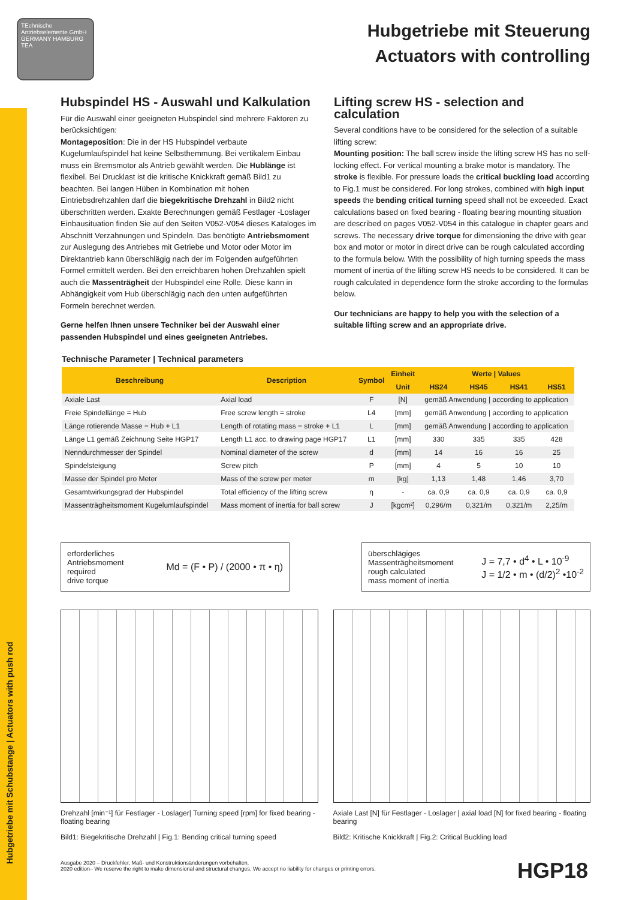Hubgetriebe mit Schubstange | Actuators with push rod
TEchnische Antriebselemente GmbH GERMANY HAMBURG TEA
Hubgetriebe mit Steuerung
Actuators with controlling
Hubspindel HS - Auswahl und Kalkulation
Für die Auswahl einer geeigneten Hubspindel sind mehrere Faktoren zu berücksichtigen:
Montageposition: Die in der HS Hubspindel verbaute Kugelumlaufspindel hat keine Selbsthemmung. Bei vertikalem Einbau muss ein Bremsmotor als Antrieb gewählt werden. Die Hublänge ist flexibel. Bei Drucklast ist die kritische Knickkraft gemäß Bild1 zu beachten. Bei langen Hüben in Kombination mit hohen Eintriebsdrehzahlen darf die biegekritische Drehzahl in Bild2 nicht überschritten werden. Exakte Berechnungen gemäß Festlager -Loslager Einbausituation finden Sie auf den Seiten V052-V054 dieses Kataloges im Abschnitt Verzahnungen und Spindeln. Das benötigte Antriebsmoment zur Auslegung des Antriebes mit Getriebe und Motor oder Motor im Direktantrieb kann überschlägig nach der im Folgenden aufgeführten Formel ermittelt werden. Bei den erreichbaren hohen Drehzahlen spielt auch die Massenträgheit der Hubspindel eine Rolle. Diese kann in Abhängigkeit vom Hub überschlägig nach den unten aufgeführten Formeln berechnet werden.
Gerne helfen Ihnen unsere Techniker bei der Auswahl einer passenden Hubspindel und eines geeigneten Antriebes.
Lifting screw HS - selection and calculation
Several conditions have to be considered for the selection of a suitable lifting screw:
Mounting position: The ball screw inside the lifting screw HS has no self-locking effect. For vertical mounting a brake motor is mandatory. The stroke is flexible. For pressure loads the critical buckling load according to Fig.1 must be considered. For long strokes, combined with high input speeds the bending critical turning speed shall not be exceeded. Exact calculations based on fixed bearing - floating bearing mounting situation are described on pages V052-V054 in this catalogue in chapter gears and screws. The necessary drive torque for dimensioning the drive with gear box and motor or motor in direct drive can be rough calculated according to the formula below. With the possibility of high turning speeds the mass moment of inertia of the lifting screw HS needs to be considered. It can be rough calculated in dependence form the stroke according to the formulas below.
Our technicians are happy to help you with the selection of a suitable lifting screw and an appropriate drive.
Technische Parameter | Technical parameters
| Beschreibung | Description | Symbol | Einheit | Werte / Values | | | |
| --- | --- | --- | --- | --- | --- | --- | --- |
| | | | Unit | HS24 | HS45 | HS41 | HS51 |
| Axiale Last | Axial load | F | [N] | gemäß Anwendung / according to application | | | |
| Freie Spindellänge = Hub | Free screw length = stroke | L4 | [mm] | gemäß Anwendung / according to application | | | |
| Länge rotierende Masse = Hub + L1 | Length of rotating mass = stroke + L1 | L | [mm] | gemäß Anwendung / according to application | | | |
| Länge L1 gemäß Zeichnung Seite HGP17 | Length L1 acc. to drawing page HGP17 | L1 | [mm] | 330 | 335 | 335 | 428 |
| Nenndurchmesser der Spindel | Nominal diameter of the screw | d | [mm] | 14 | 16 | 16 | 25 |
| Spindelsteigung | Screw pitch | P | [mm] | 4 | 5 | 10 | 10 |
| Masse der Spindel pro Meter | Mass of the screw per meter | m | [kg] | 1,13 | 1,48 | 1,46 | 3,70 |
| Gesamtwirkungsgrad der Hubspindel | Total efficiency of the lifting screw | η | - | ca. 0,9 | ca. 0,9 | ca. 0,9 | ca. 0,9 |
| Massenträgheitsmoment Kugelumlaufspindel | Mass moment of inertia for ball screw | J | [kgcm²] | 0,296/m | 0,321/m | 0,321/m | 2,25/m |
erforderliches
Antriebsmoment
required
drive torque
Md = (F • P) / (2000 • π • η)
überschlägiges
Massenträgheitsmoment
rough calculated
mass moment of inertia
J = 7,7 • d<sup>4</sup> • L • 10<sup>-9</sup>
J = 1/2 • m • (d/2)<sup>2</sup> •10<sup>-2</sup>
Drehzahl [min⁻¹] für Festlager - Loslager| Turning speed [rpm] for fixed bearing - floating bearing
Bild1: Biegekritische Drehzahl | Fig.1: Bending critical turning speed
Axiale Last [N] für Festlager - Loslager | axial load [N] for fixed bearing - floating bearing
Bild2: Kritische Knickkraft | Fig.2: Critical Buckling load
Ausgabe 2020 – Druckfehler, Maß- und Konstruktionsänderungen vorbehalten.
2020 edition– We reserve the right to make dimensional and structural changes. We accept no liability for changes or printing errors.
HGP18